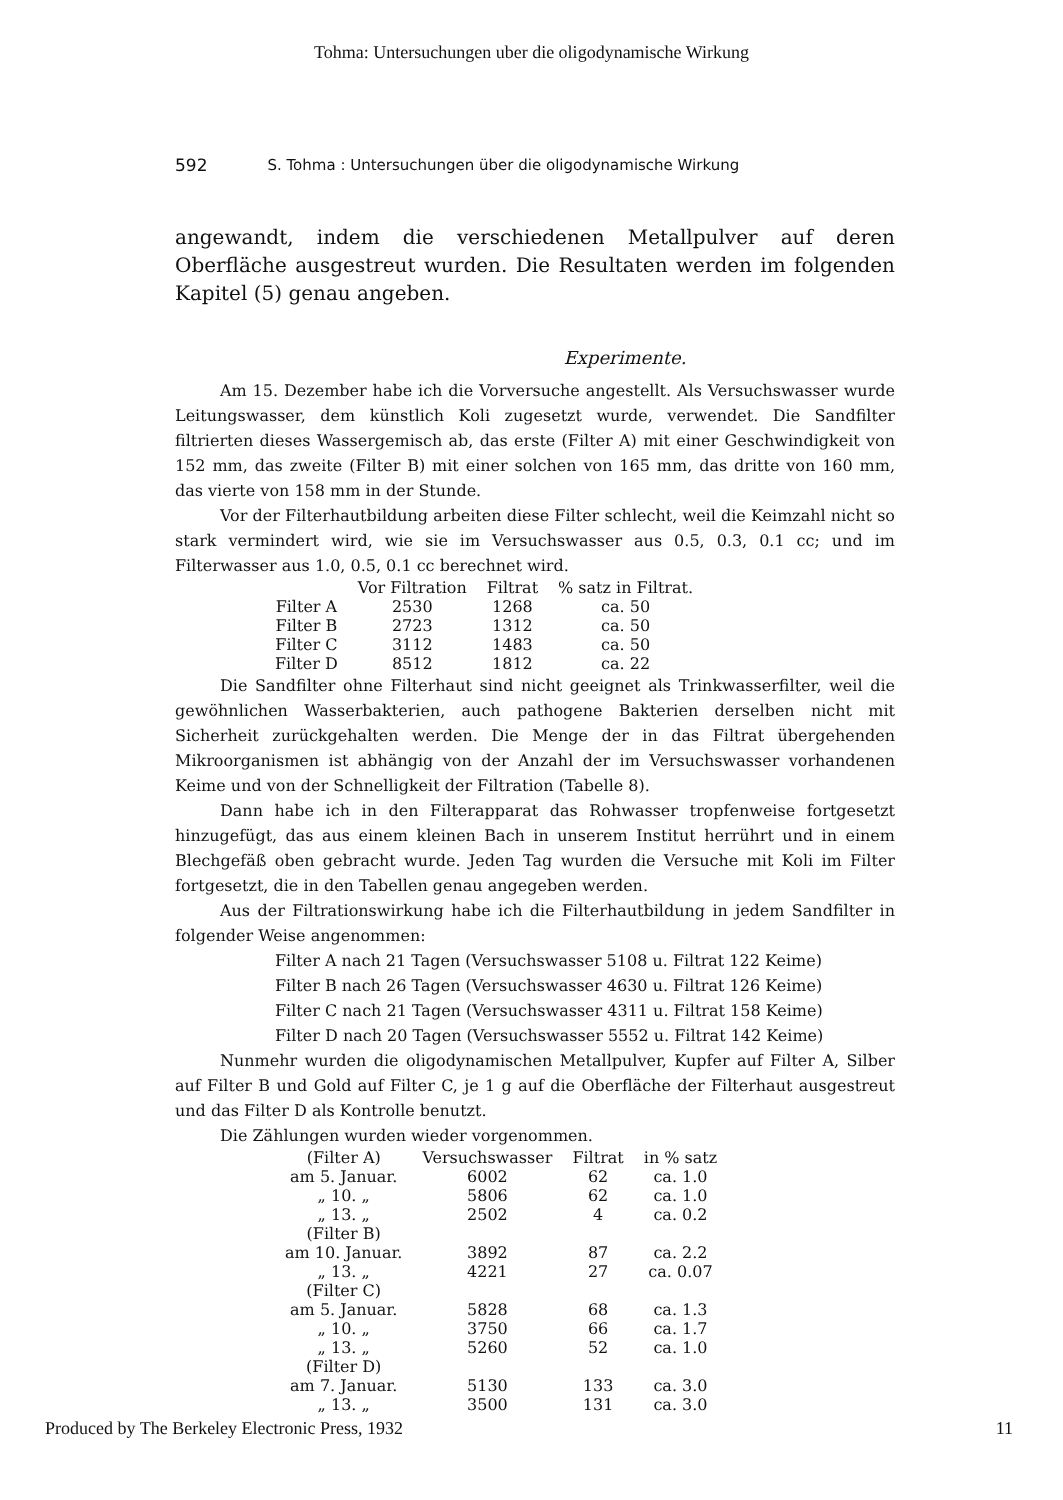Tohma: Untersuchungen uber die oligodynamische Wirkung
592 S. Tohma : Untersuchungen über die oligodynamische Wirkung
angewandt, indem die verschiedenen Metallpulver auf deren Oberfläche ausgestreut wurden. Die Resultaten werden im folgenden Kapitel (5) genau angeben.
Experimente.
Am 15. Dezember habe ich die Vorversuche angestellt. Als Versuchswasser wurde Leitungswasser, dem künstlich Koli zugesetzt wurde, verwendet. Die Sandfilter filtrierten dieses Wassergemisch ab, das erste (Filter A) mit einer Geschwindigkeit von 152 mm, das zweite (Filter B) mit einer solchen von 165 mm, das dritte von 160 mm, das vierte von 158 mm in der Stunde.
Vor der Filterhautbildung arbeiten diese Filter schlecht, weil die Keimzahl nicht so stark vermindert wird, wie sie im Versuchswasser aus 0.5, 0.3, 0.1 cc; und im Filterwasser aus 1.0, 0.5, 0.1 cc berechnet wird.
| | Vor Filtration | Filtrat | % satz in Filtrat. |
| --- | --- | --- | --- |
| Filter A | 2530 | 1268 | ca. 50 |
| Filter B | 2723 | 1312 | ca. 50 |
| Filter C | 3112 | 1483 | ca. 50 |
| Filter D | 8512 | 1812 | ca. 22 |
Die Sandfilter ohne Filterhaut sind nicht geeignet als Trinkwasserfilter, weil die gewöhnlichen Wasserbakterien, auch pathogene Bakterien derselben nicht mit Sicherheit zurückgehalten werden. Die Menge der in das Filtrat übergehenden Mikroorganismen ist abhängig von der Anzahl der im Versuchswasser vorhandenen Keime und von der Schnelligkeit der Filtration (Tabelle 8).
Dann habe ich in den Filterapparat das Rohwasser tropfenweise fortgesetzt hinzugefügt, das aus einem kleinen Bach in unserem Institut herrührt und in einem Blechgefäß oben gebracht wurde. Jeden Tag wurden die Versuche mit Koli im Filter fortgesetzt, die in den Tabellen genau angegeben werden.
Aus der Filtrationswirkung habe ich die Filterhautbildung in jedem Sandfilter in folgender Weise angenommen:
Filter A nach 21 Tagen (Versuchswasser 5108 u. Filtrat 122 Keime)
Filter B nach 26 Tagen (Versuchswasser 4630 u. Filtrat 126 Keime)
Filter C nach 21 Tagen (Versuchswasser 4311 u. Filtrat 158 Keime)
Filter D nach 20 Tagen (Versuchswasser 5552 u. Filtrat 142 Keime)
Nunmehr wurden die oligodynamischen Metallpulver, Kupfer auf Filter A, Silber auf Filter B und Gold auf Filter C, je 1 g auf die Oberfläche der Filterhaut ausgestreut und das Filter D als Kontrolle benutzt.
Die Zählungen wurden wieder vorgenommen.
| (Filter A) | Versuchswasser | Filtrat | in % satz |
| --- | --- | --- | --- |
| am 5. Januar. | 6002 | 62 | ca. 1.0 |
| „ 10. „ | 5806 | 62 | ca. 1.0 |
| „ 13. „ | 2502 | 4 | ca. 0.2 |
| (Filter B) | | | |
| am 10. Januar. | 3892 | 87 | ca. 2.2 |
| „ 13. „ | 4221 | 27 | ca. 0.07 |
| (Filter C) | | | |
| am 5. Januar. | 5828 | 68 | ca. 1.3 |
| „ 10. „ | 3750 | 66 | ca. 1.7 |
| „ 13. „ | 5260 | 52 | ca. 1.0 |
| (Filter D) | | | |
| am 7. Januar. | 5130 | 133 | ca. 3.0 |
| „ 13. „ | 3500 | 131 | ca. 3.0 |
Produced by The Berkeley Electronic Press, 1932 11